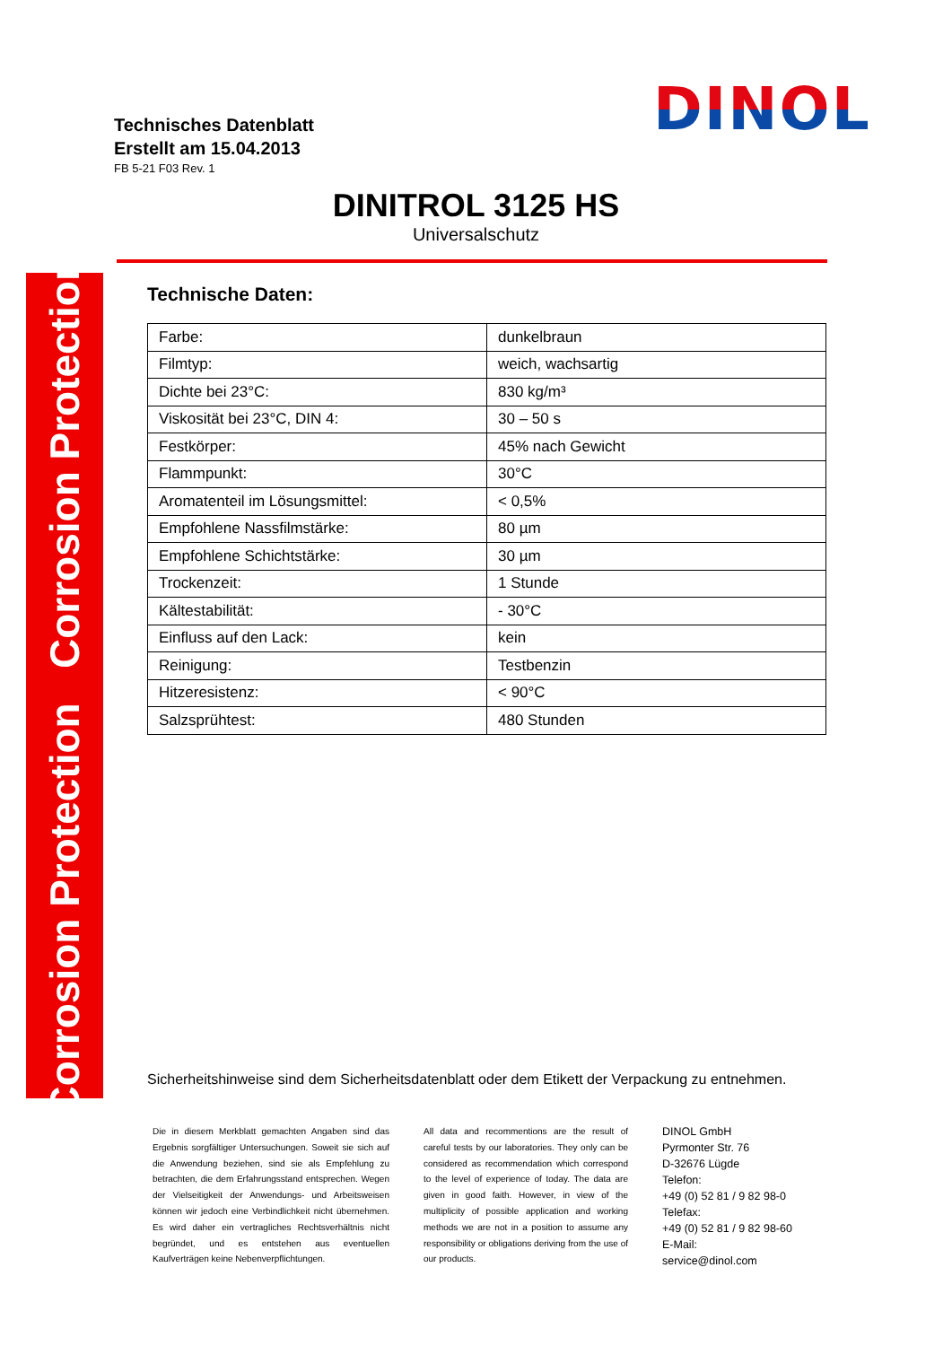Technisches Datenblatt
Erstellt am 15.04.2013
FB 5-21 F03 Rev. 1
DINOL
DINITROL 3125 HS
Universalschutz
Corrosion Protection Corrosion Protection
Technische Daten:
| Farbe: | dunkelbraun |
| Filmtyp: | weich, wachsartig |
| Dichte bei 23°C: | 830 kg/m³ |
| Viskosität bei 23°C, DIN 4: | 30 – 50 s |
| Festkörper: | 45% nach Gewicht |
| Flammpunkt: | 30°C |
| Aromatenteil im Lösungsmittel: | < 0,5% |
| Empfohlene Nassfilmstärke: | 80 µm |
| Empfohlene Schichtstärke: | 30 µm |
| Trockenzeit: | 1 Stunde |
| Kältestabilität: | - 30°C |
| Einfluss auf den Lack: | kein |
| Reinigung: | Testbenzin |
| Hitzeresistenz: | < 90°C |
| Salzsprühtest: | 480 Stunden |
Sicherheitshinweise sind dem Sicherheitsdatenblatt oder dem Etikett der Verpackung zu entnehmen.
Die in diesem Merkblatt gemachten Angaben sind das Ergebnis sorgfältiger Untersuchungen. Soweit sie sich auf die Anwendung beziehen, sind sie als Empfehlung zu betrachten, die dem Erfahrungsstand entsprechen. Wegen der Vielseitigkeit der Anwendungs- und Arbeitsweisen können wir jedoch eine Verbindlichkeit nicht übernehmen. Es wird daher ein vertragliches Rechtsverhältnis nicht begründet, und es entstehen aus eventuellen Kaufverträgen keine Nebenverpflichtungen.
All data and recommentions are the result of careful tests by our laboratories. They only can be considered as recommendation which correspond to the level of experience of today. The data are given in good faith. However, in view of the multiplicity of possible application and working methods we are not in a position to assume any responsibility or obligations deriving from the use of our products.
DINOL GmbH
Pyrmonter Str. 76
D-32676 Lügde
Telefon:
+49 (0) 52 81 / 9 82 98-0
Telefax:
+49 (0) 52 81 / 9 82 98-60
E-Mail:
service@dinol.com